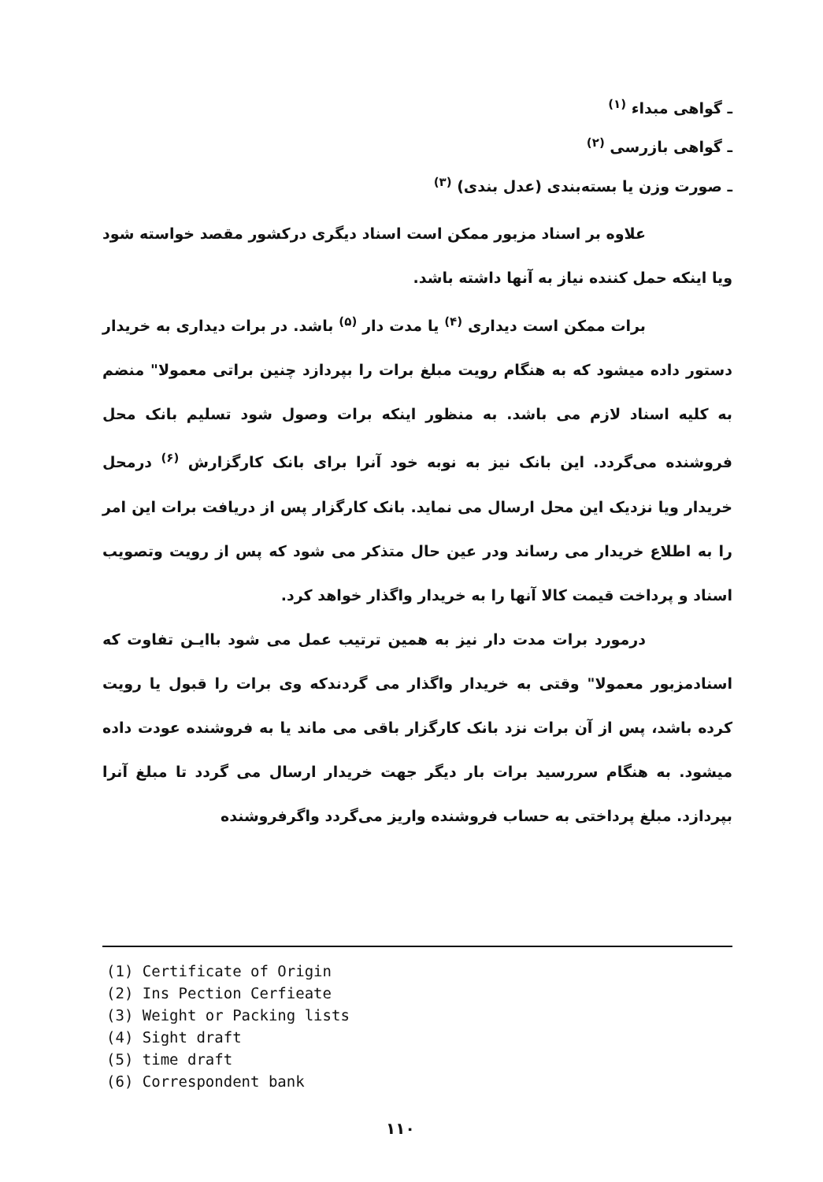ـ گواهی مبداء <sup>(۱)</sup>
ـ گواهی بازرسی <sup>(۲)</sup>
ـ صورت وزن یا بسته‌بندی (عدل بندی) <sup>(۳)</sup>
علاوه بر اسناد مزبور ممکن است اسناد دیگری درکشور مقصد خواسته شود ویا اینکه حمل کننده نیاز به آنها داشته باشد.
برات ممکن است دیداری <sup>(۴)</sup> یا مدت دار <sup>(۵)</sup> باشد. در برات دیداری به خریدار دستور داده میشود که به هنگام رویت مبلغ برات را بپردازد چنین براتی معمولا" منضم به کلیه اسناد لازم می باشد. به منظور اینکه برات وصول شود تسلیم بانک محل فروشنده می‌گردد. این بانک نیز به نوبه خود آنرا برای بانک کارگزارش <sup>(۶)</sup> درمحل خریدار ویا نزدیک این محل ارسال می نماید. بانک کارگزار پس از دریافت برات این امر را به اطلاع خریدار می رساند ودر عین حال متذکر می شود که پس از رویت وتصویب اسناد و پرداخت قیمت کالا آنها را به خریدار واگذار خواهد کرد.
درمورد برات مدت دار نیز به همین ترتیب عمل می شود باایـن تفاوت که اسنادمزبور معمولا" وقتی به خریدار واگذار می گردندکه وی برات را قبول یا رویت کرده باشد، پس از آن برات نزد بانک کارگزار باقی می ماند یا به فروشنده عودت داده میشود. به هنگام سررسید برات بار دیگر جهت خریدار ارسال می گردد تا مبلغ آنرا بپردازد. مبلغ پرداختی به حساب فروشنده واریز می‌گردد واگرفروشنده
(1) Certificate of Origin
(2) Ins Pection Cerfieate
(3) Weight or Packing lists
(4) Sight draft
(5) time draft
(6) Correspondent bank
۱۱۰